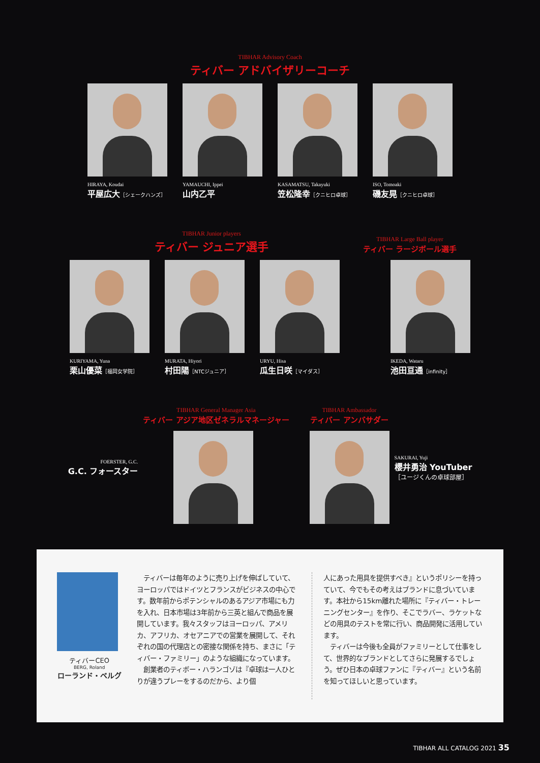TIBHAR Advisory Coach
ティバー アドバイザリーコーチ
HIRAYA, Koudai
平屋広大［シェークハンズ］
YAMAUCHI, Ippei
山内乙平
KASAMATSU, Takayuki
笠松隆幸［クニヒロ卓球］
ISO, Tomoaki
磯友晃［クニヒロ卓球］
TIBHAR Junior players
ティバー ジュニア選手
TIBHAR Large Ball player
ティバー ラージボール選手
KURIYAMA, Yuna
栗山優菜［福岡女学院］
MURATA, Hiyori
村田陽［NTCジュニア］
URYU, Hisa
瓜生日咲［マイダス］
IKEDA, Wataru
池田亘通［infinity］
FOERSTER, G.C.
G.C. フォースター
TIBHAR General Manager Asia
ティバー アジア地区ゼネラルマネージャー
TIBHAR Ambassador
ティバー アンバサダー
SAKURAI, Yuji
櫻井勇治 YouTuber
［ユージくんの卓球部屋］
ティバーCEO
BERG, Roland
ローランド・ベルグ
　ティバーは毎年のように売り上げを伸ばしていて、ヨーロッパではドイツとフランスがビジネスの中心です。数年前からポテンシャルのあるアジア市場にも力を入れ、日本市場は3年前から三英と組んで商品を展開しています。我々スタッフはヨーロッパ、アメリカ、アフリカ、オセアニアでの営業を展開して、それぞれの国の代理店との密接な関係を持ち、まさに「ティバー・ファミリー」のような組織になっています。
　創業者のティボー・ハランゴゾは『卓球は一人ひとりが違うプレーをするのだから、より個
人にあった用具を提供すべき』というポリシーを持っていて、今でもその考えはブランドに息づいています。本社から15km離れた場所に『ティバー・トレーニングセンター』を作り、そこでラバー、ラケットなどの用具のテストを常に行い、商品開発に活用しています。
　ティバーは今後も全員がファミリーとして仕事をして、世界的なブランドとしてさらに発展するでしょう。ぜひ日本の卓球ファンに『ティバー』という名前を知ってほしいと思っています。
TIBHAR ALL CATALOG 2021 35